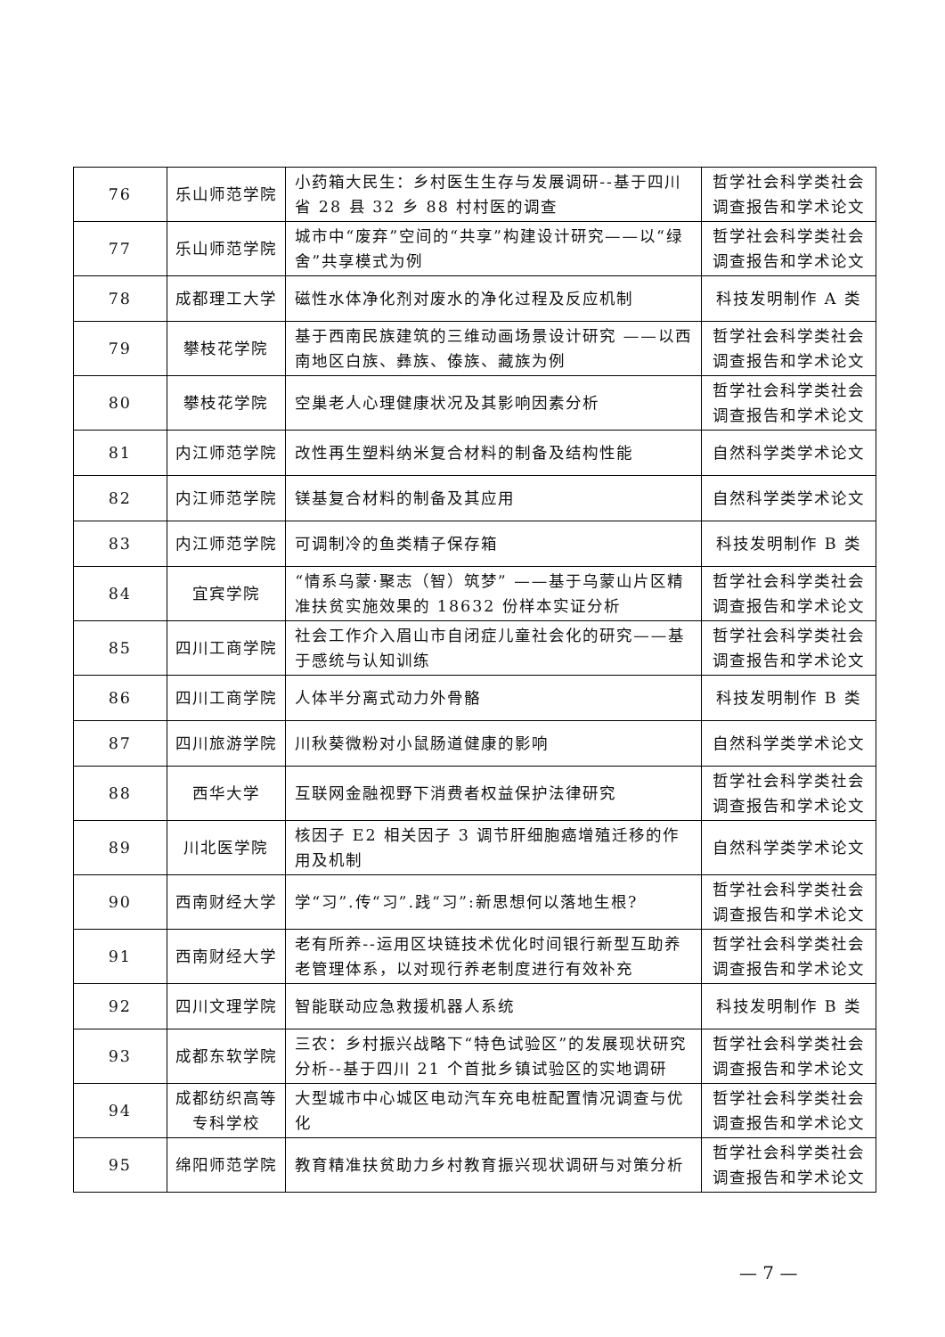| 76 | 乐山师范学院 | 小药箱大民生：乡村医生生存与发展调研--基于四川省 28 县 32 乡 88 村村医的调查 | 哲学社会科学类社会调查报告和学术论文 |
| 77 | 乐山师范学院 | 城市中“废弃”空间的“共享”构建设计研究——以“绿舍”共享模式为例 | 哲学社会科学类社会调查报告和学术论文 |
| 78 | 成都理工大学 | 磁性水体净化剂对废水的净化过程及反应机制 | 科技发明制作 A 类 |
| 79 | 攀枝花学院 | 基于西南民族建筑的三维动画场景设计研究 ——以西南地区白族、彝族、傣族、藏族为例 | 哲学社会科学类社会调查报告和学术论文 |
| 80 | 攀枝花学院 | 空巢老人心理健康状况及其影响因素分析 | 哲学社会科学类社会调查报告和学术论文 |
| 81 | 内江师范学院 | 改性再生塑料纳米复合材料的制备及结构性能 | 自然科学类学术论文 |
| 82 | 内江师范学院 | 镁基复合材料的制备及其应用 | 自然科学类学术论文 |
| 83 | 内江师范学院 | 可调制冷的鱼类精子保存箱 | 科技发明制作 B 类 |
| 84 | 宜宾学院 | “情系乌蒙·聚志（智）筑梦” ——基于乌蒙山片区精准扶贫实施效果的 18632 份样本实证分析 | 哲学社会科学类社会调查报告和学术论文 |
| 85 | 四川工商学院 | 社会工作介入眉山市自闭症儿童社会化的研究——基于感统与认知训练 | 哲学社会科学类社会调查报告和学术论文 |
| 86 | 四川工商学院 | 人体半分离式动力外骨骼 | 科技发明制作 B 类 |
| 87 | 四川旅游学院 | 川秋葵微粉对小鼠肠道健康的影响 | 自然科学类学术论文 |
| 88 | 西华大学 | 互联网金融视野下消费者权益保护法律研究 | 哲学社会科学类社会调查报告和学术论文 |
| 89 | 川北医学院 | 核因子 E2 相关因子 3 调节肝细胞癌增殖迁移的作用及机制 | 自然科学类学术论文 |
| 90 | 西南财经大学 | 学“习”.传“习”.践“习”:新思想何以落地生根? | 哲学社会科学类社会调查报告和学术论文 |
| 91 | 西南财经大学 | 老有所养--运用区块链技术优化时间银行新型互助养老管理体系，以对现行养老制度进行有效补充 | 哲学社会科学类社会调查报告和学术论文 |
| 92 | 四川文理学院 | 智能联动应急救援机器人系统 | 科技发明制作 B 类 |
| 93 | 成都东软学院 | 三农：乡村振兴战略下“特色试验区”的发展现状研究分析--基于四川 21 个首批乡镇试验区的实地调研 | 哲学社会科学类社会调查报告和学术论文 |
| 94 | 成都纺织高等专科学校 | 大型城市中心城区电动汽车充电桩配置情况调查与优化 | 哲学社会科学类社会调查报告和学术论文 |
| 95 | 绵阳师范学院 | 教育精准扶贫助力乡村教育振兴现状调研与对策分析 | 哲学社会科学类社会调查报告和学术论文 |
— 7 —